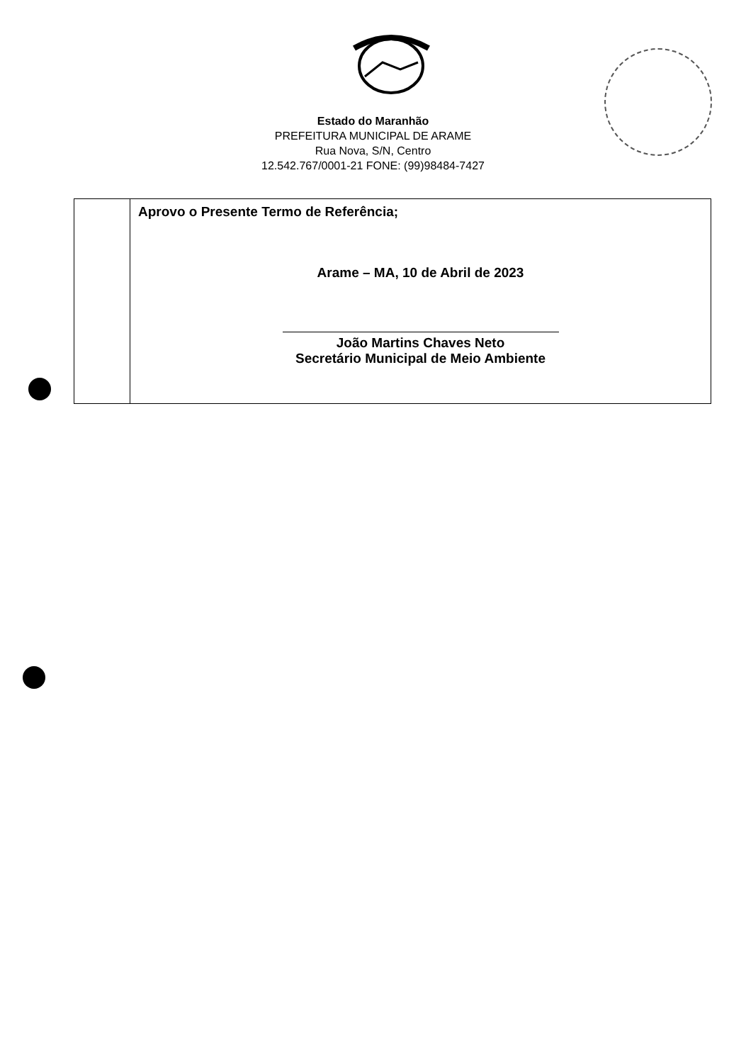Estado do Maranhão
PREFEITURA MUNICIPAL DE ARAME
Rua Nova, S/N, Centro
12.542.767/0001-21 FONE: (99)98484-7427
| | Aprovo o Presente Termo de Referência; Arame – MA, 10 de Abril de 2023 João Martins Chaves Neto Secretário Municipal de Meio Ambiente |